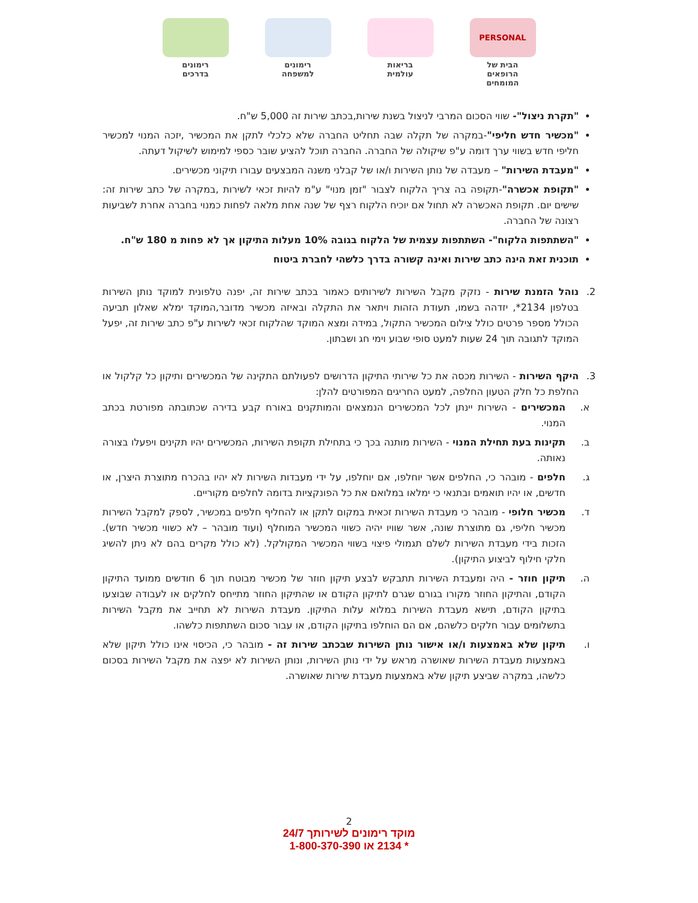PERSONAL
הבית של
הרופאים המומחים
בריאות
עולמית
רימונים
למשפחה
רימונים
בדרכים
"תקרת ניצול"- שווי הסכום המרבי לניצול בשנת שירות,בכתב שירות זה 5,000 ש"ח.
"מכשיר חדש חליפי"-במקרה של תקלה שבה תחליט החברה שלא כלכלי לתקן את המכשיר ,יזכה המנוי למכשיר חליפי חדש בשווי ערך דומה ע"פ שיקולה של החברה. החברה תוכל להציע שובר כספי למימוש לשיקול דעתה.
"מעבדת השירות" – מעבדה של נותן השירות ו/או של קבלני משנה המבצעים עבורו תיקוני מכשירים.
"תקופת אכשרה"-תקופה בה צריך הלקוח לצבור "זמן מנוי" ע"מ להיות זכאי לשירות ,במקרה של כתב שירות זה: שישים יום. תקופת האכשרה לא תחול אם יוכיח הלקוח רצף של שנה אחת מלאה לפחות כמנוי בחברה אחרת לשביעות רצונה של החברה.
"השתתפות הלקוח"- השתתפות עצמית של הלקוח בגובה 10% מעלות התיקון אך לא פחות מ 180 ש"ח.
תוכנית זאת הינה כתב שירות ואינה קשורה בדרך כלשהי לחברת ביטוח
2. נוהל הזמנת שירות - נזקק מקבל השירות לשירותים כאמור בכתב שירות זה, יפנה טלפונית למוקד נותן השירות בטלפון 2134*, יזדהה בשמו, תעודת הזהות ויתאר את התקלה ובאיזה מכשיר מדובר,המוקד ימלא שאלון תביעה הכולל מספר פרטים כולל צילום המכשיר התקול, במידה ומצא המוקד שהלקוח זכאי לשירות ע"פ כתב שירות זה, יפעל המוקד לתגובה תוך 24 שעות למעט סופי שבוע וימי חג ושבתון.
3. היקף השירות - השירות מכסה את כל שירותי התיקון הדרושים לפעולתם התקינה של המכשירים ותיקון כל קלקול או החלפת כל חלק הטעון החלפה, למעט החריגים המפורטים להלן:
א. המכשירים - השירות יינתן לכל המכשירים הנמצאים והמותקנים באורח קבע בדירה שכתובתה מפורטת בכתב המנוי.
ב. תקינות בעת תחילת המנוי - השירות מותנה בכך כי בתחילת תקופת השירות, המכשירים יהיו תקינים ויפעלו בצורה נאותה.
ג. חלפים - מובהר כי, החלפים אשר יוחלפו, אם יוחלפו, על ידי מעבדות השירות לא יהיו בהכרח מתוצרת היצרן, או חדשים, או יהיו תואמים ובתנאי כי ימלאו במלואם את כל הפונקציות בדומה לחלפים מקוריים.
ד. מכשיר חלופי - מובהר כי מעבדת השירות זכאית במקום לתקן או להחליף חלפים במכשיר, לספק למקבל השירות מכשיר חליפי, גם מתוצרת שונה, אשר שוויו יהיה כשווי המכשיר המוחלף (ועוד מובהר – לא כשווי מכשיר חדש). הזכות בידי מעבדת השירות לשלם תגמולי פיצוי בשווי המכשיר המקולקל. (לא כולל מקרים בהם לא ניתן להשיג חלקי חילוף לביצוע התיקון).
ה. תיקון חוזר - היה ומעבדת השירות תתבקש לבצע תיקון חוזר של מכשיר מבוטח תוך 6 חודשים ממועד התיקון הקודם, והתיקון החוזר מקורו בגורם שגרם לתיקון הקודם או שהתיקון החוזר מתייחס לחלקים או לעבודה שבוצעו בתיקון הקודם, תישא מעבדת השירות במלוא עלות התיקון. מעבדת השירות לא תחייב את מקבל השירות בתשלומים עבור חלקים כלשהם, אם הם הוחלפו בתיקון הקודם, או עבור סכום השתתפות כלשהו.
ו. תיקון שלא באמצעות ו/או אישור נותן השירות שבכתב שירות זה - מובהר כי, הכיסוי אינו כולל תיקון שלא באמצעות מעבדת השירות שאושרה מראש על ידי נותן השירות, ונותן השירות לא יפצה את מקבל השירות בסכום כלשהו, במקרה שביצע תיקון שלא באמצעות מעבדת שירות שאושרה.
2
מוקד רימונים לשירותך 24/7
* 2134 או 1-800-370-390